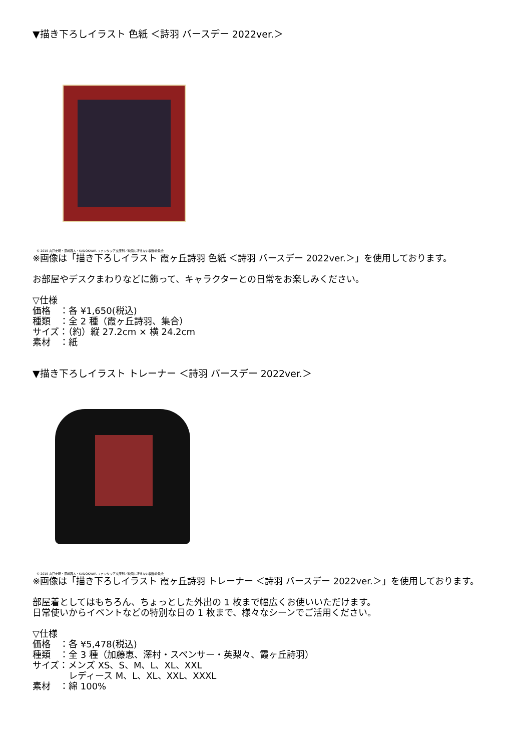▼描き下ろしイラスト 色紙 ＜詩羽 バースデー 2022ver.＞
© 2019 丸戸史明・深崎暮人・KADOKAWA ファンタジア文庫刊／映画も冴えない製作委員会
※画像は「描き下ろしイラスト 霞ヶ丘詩羽 色紙 ＜詩羽 バースデー 2022ver.＞」を使用しております。
お部屋やデスクまわりなどに飾って、キャラクターとの日常をお楽しみください。
▽仕様
価格　：各 ¥1,650(税込)
種類　：全 2 種（霞ヶ丘詩羽、集合）
サイズ：（約）縦 27.2cm × 横 24.2cm
素材　：紙
▼描き下ろしイラスト トレーナー ＜詩羽 バースデー 2022ver.＞
© 2019 丸戸史明・深崎暮人・KADOKAWA ファンタジア文庫刊／映画も冴えない製作委員会
※画像は「描き下ろしイラスト 霞ヶ丘詩羽 トレーナー ＜詩羽 バースデー 2022ver.＞」を使用しております。
部屋着としてはもちろん、ちょっとした外出の 1 枚まで幅広くお使いいただけます。
日常使いからイベントなどの特別な日の 1 枚まで、様々なシーンでご活用ください。
▽仕様
価格　：各 ¥5,478(税込)
種類　：全 3 種（加藤恵、澤村・スペンサー・英梨々、霞ヶ丘詩羽）
サイズ：メンズ XS、S、M、L、XL、XXL
　　　　レディース M、L、XL、XXL、XXXL
素材　：綿 100%